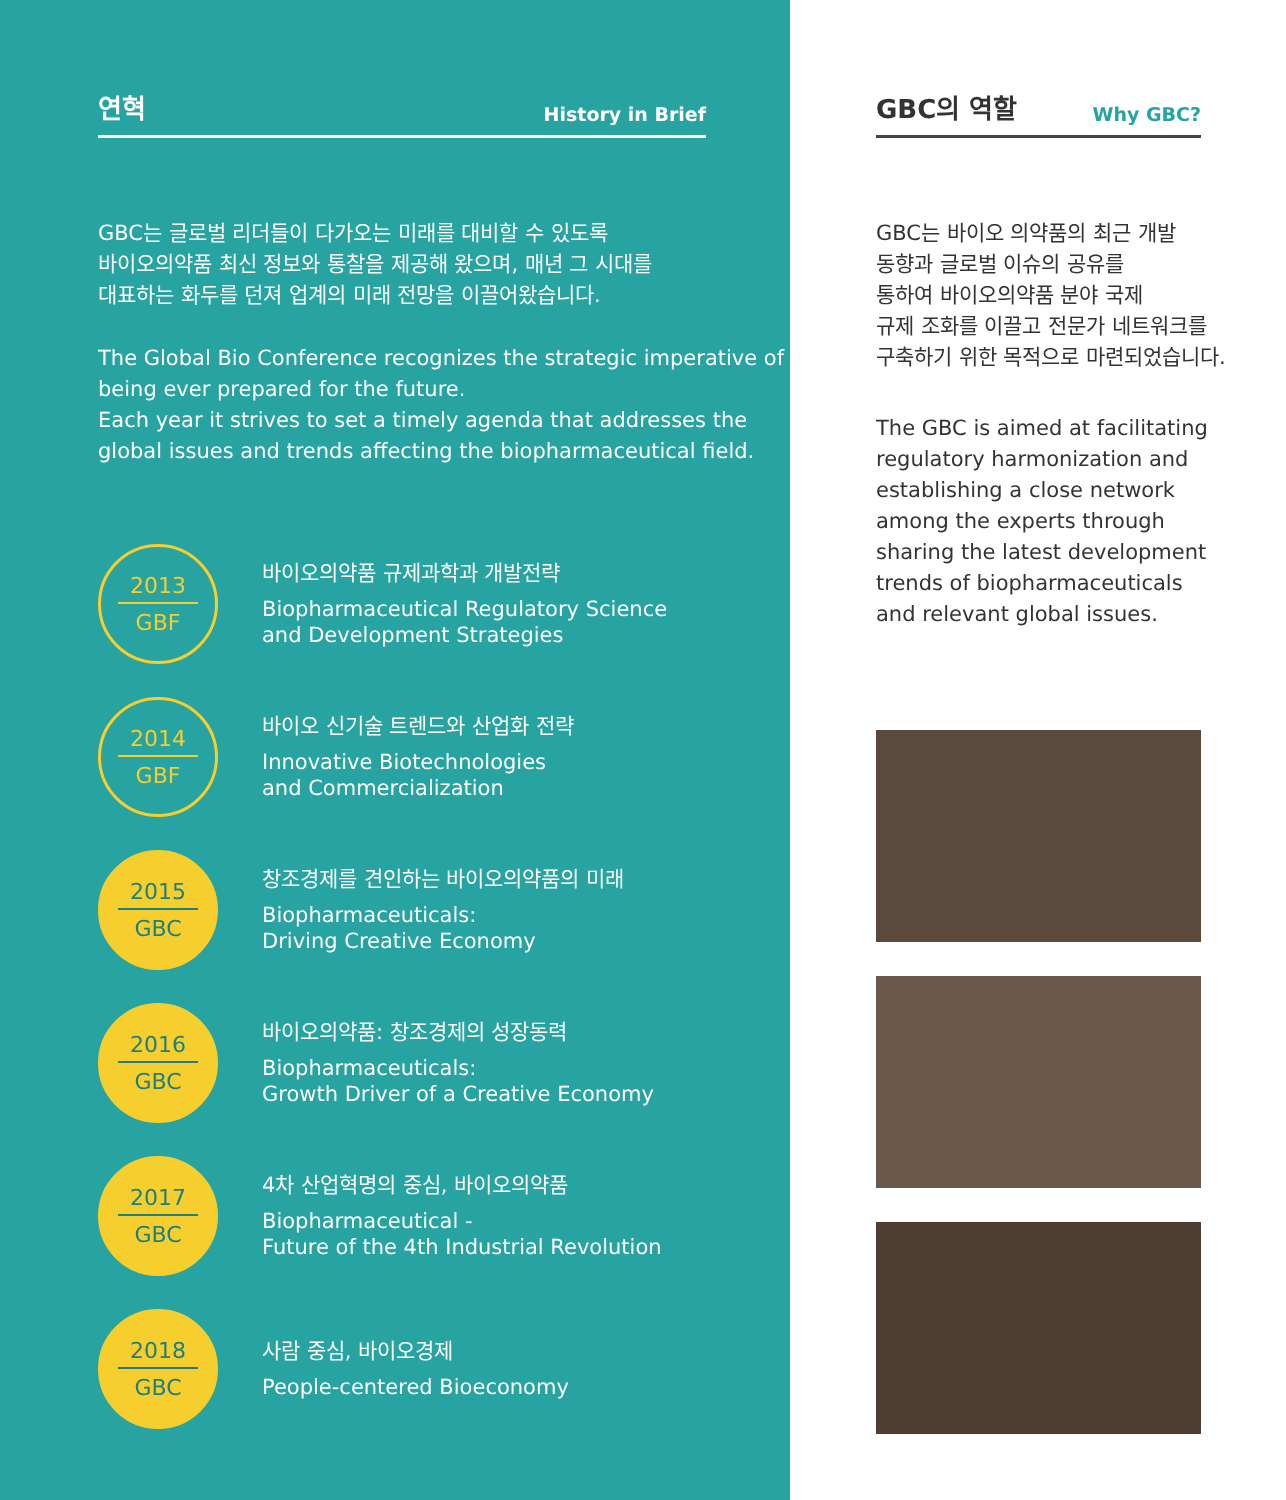연혁
History in Brief
GBC는 글로벌 리더들이 다가오는 미래를 대비할 수 있도록
바이오의약품 최신 정보와 통찰을 제공해 왔으며, 매년 그 시대를
대표하는 화두를 던져 업계의 미래 전망을 이끌어왔습니다.
The Global Bio Conference recognizes the strategic imperative of being ever prepared for the future.
Each year it strives to set a timely agenda that addresses the global issues and trends affecting the biopharmaceutical field.
2013
GBF
바이오의약품 규제과학과 개발전략
Biopharmaceutical Regulatory Science
and Development Strategies
2014
GBF
바이오 신기술 트렌드와 산업화 전략
Innovative Biotechnologies
and Commercialization
2015
GBC
창조경제를 견인하는 바이오의약품의 미래
Biopharmaceuticals:
Driving Creative Economy
2016
GBC
바이오의약품: 창조경제의 성장동력
Biopharmaceuticals:
Growth Driver of a Creative Economy
2017
GBC
4차 산업혁명의 중심, 바이오의약품
Biopharmaceutical -
Future of the 4th Industrial Revolution
2018
GBC
사람 중심, 바이오경제
People-centered Bioeconomy
GBC의 역할
Why GBC?
GBC는 바이오 의약품의 최근 개발
동향과 글로벌 이슈의 공유를
통하여 바이오의약품 분야 국제
규제 조화를 이끌고 전문가 네트워크를
구축하기 위한 목적으로 마련되었습니다.
The GBC is aimed at facilitating
regulatory harmonization and
establishing a close network
among the experts through
sharing the latest development
trends of biopharmaceuticals
and relevant global issues.